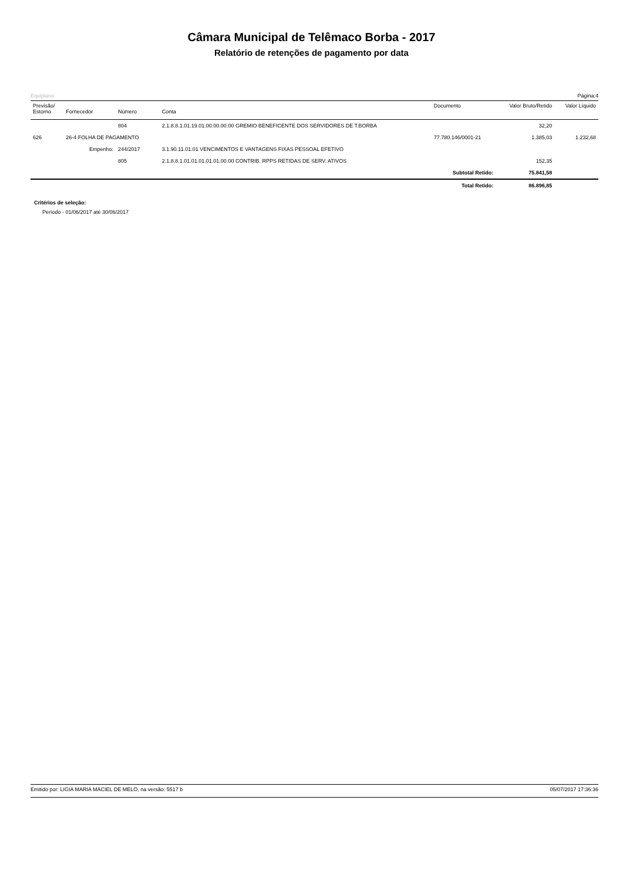Câmara Municipal de Telêmaco Borba - 2017
Relatório de retenções de pagamento por data
Equiplano Página:4
| Previsão/ Estorno | Fornecedor | Número | Conta | Documento | Valor Bruto/Retido | Valor Líquido |
| --- | --- | --- | --- | --- | --- | --- |
| | | 804 | 2.1.8.8.1.01.19.01.00.00.00.00 GREMIO BENEFICENTE DOS SERVIDORES DE T.BORBA | | 32,20 | |
| 626 | 26-4 FOLHA DE PAGAMENTO | | | 77.780.146/0001-21 | 1.385,03 | 1.232,68 |
| | Empenho: | 244/2017 | 3.1.90.11.01.01 VENCIMENTOS E VANTAGENS FIXAS PESSOAL EFETIVO | | | |
| | | 805 | 2.1.8.8.1.01.01.01.01.01.00.00 CONTRIB. RPPS RETIDAS DE SERV. ATIVOS | | 152,35 | |
| Subtotal Retido: | | | | | 75.841,58 | |
| Total Retido: | | | | | 86.896,85 | |
Critérios de seleção:
Período - 01/06/2017 até 30/06/2017
Emitido por: LIGIA MARIA MACIEL DE MELO, na versão: 5517 b 05/07/2017 17:36:36